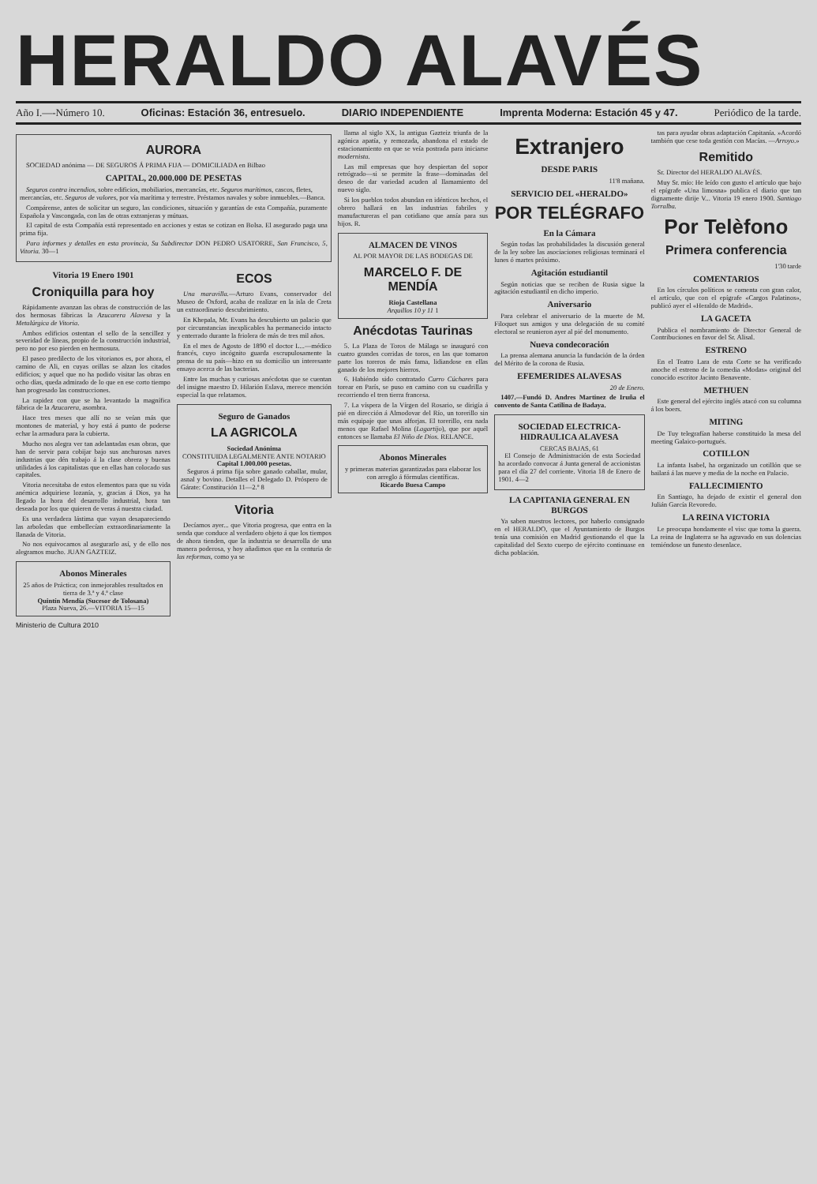HERALDO ALAVÉS
Año I.—-Número 10. Oficinas: Estación 36, entresuelo. DIARIO INDEPENDIENTE Imprenta Moderna: Estación 45 y 47. Periódico de la tarde.
AURORA
SOCIEDAD anónima — DE SEGUROS Á PRIMA FIJA — DOMICILIADA en Bilbao
CAPITAL, 20.000.000 DE PESETAS
Seguros contra incendios, sobre edificios, mobiliarios, mercancías, etc. Seguros marítimos, cascos, fletes, mercancías, etc. Seguros de valores, por vía marítima y terrestre. Préstamos navales y sobre inmuebles.—Banca.
Compárense, antes de solicitar un seguro, las condiciones, situación y garantías de esta Compañía, puramente Española y Vascongada, con las de otras extranjeras y mútuas.
El capital de esta Compañía está representado en acciones y estas se cotizan en Bolsa. El asegurado paga una prima fija.
Para informes y detalles en esta provincia, Su Subdirector DON PEDRO USATORRE, San Francisco, 5, Vitoria. 30—1
Vitoria 19 Enero 1901
Croniquilla para hoy
Rápidamente avanzan las obras de construcción de las dos hermosas fábricas la Azucarera Alavesa y la Metalúrgica de Vitoria.
Ambos edificios ostentan el sello de la sencillez y severidad de líneas, propio de la construcción industrial, pero no por eso pierden en hermosura.
El paseo predilecto de los vitorianos es, por ahora, el camino de Ali, en cuyas orillas se alzan los citados edificios; y aquel que no ha podido visitar las obras en ocho días, queda admirado de lo que en ese corto tiempo han progresado las construcciones.
La rapidez con que se ha levantado la magnífica fábrica de la Azucarera, asombra.
Hace tres meses que allí no se veían más que montones de material, y hoy está á punto de poderse echar la armadura para la cubierta.
Mucho nos alegra ver tan adelantadas esas obras, que han de servir para cobijar bajo sus anchurosas naves industrias que dén trabajo á la clase obrera y buenas utilidades á los capitalistas que en ellas han colocado sus capitales.
Vitoria necesitaba de estos elementos para que su vida anémica adquiriese lozanía, y, gracias á Dios, ya ha llegado la hora del desarrollo industrial, hora tan deseada por los que quieren de veras á nuestra ciudad.
Es una verdadera lástima que vayan desapareciendo las arboledas que embellecían extraordinariamente la llanada de Vitoria.
No nos equivocamos al asegurarlo así, y de ello nos alegramos mucho. JUAN GAZTEIZ.
Abonos Minerales
25 años de Práctica; con inmejorables resultados en tierra de 3.ª y 4.ª clase
Quintín Mendía (Sucesor de Tolosana)
Plaza Nueva, 26.—VITORIA 15—15
ECOS
Una maravilla.—Arturo Evans, conservador del Museo de Oxford, acaba de realizar en la isla de Creta un extraordinario descubrimiento.
En Khepala, Mr. Evans ha descubierto un palacio que por circunstancias inexplicables ha permanecido intacto y enterrado durante la friolera de más de tres mil años.
En el mes de Agosto de 1890 el doctor L...—médico francés, cuyo incógnito guarda escrupulosamente la prensa de su país—hizo en su domicilio un interesante ensayo acerca de las bacterias.
Entre las muchas y curiosas anécdotas que se cuentan del insigne maestro D. Hilarión Eslava, merece mención especial la que relatamos.
Seguro de Ganados
LA AGRICOLA
Sociedad Anónima
CONSTITUIDA LEGALMENTE ANTE NOTARIO
Capital 1.000.000 pesetas.
Seguros á prima fija sobre ganado caballar, mular, asnal y bovino. Detalles el Delegado D. Próspero de Gárate: Constitución 11—2.º 8
Vitoria
Decíamos ayer... que Vitoria progresa, que entra en la senda que conduce al verdadero objeto á que los tiempos de ahora tienden, que la industria se desarrolla de una manera poderosa, y hoy añadimos que en la centuria de las reformas, como ya se
llama al siglo XX, la antigua Gazteiz triunfa de la agónica apatía, y remozada, abandona el estado de estacionamiento en que se veía postrada para iniciarse modernista.
Las mil empresas que hoy despiertan del sopor retrógrado—si se permite la frase—dominadas del deseo de dar variedad acuden al llamamiento del nuevo siglo.
Si los pueblos todos abundan en idénticos hechos, el obrero hallará en las industrias fabriles y manufactureras el pan cotidiano que ansía para sus hijos. R.
ALMACEN DE VINOS
AL POR MAYOR DE LAS BODEGAS DE
MARCELO F. DE MENDÍA
Rioja Castellana
Arquillos 10 y 11 1
Anécdotas Taurinas
5. La Plaza de Toros de Málaga se inauguró con cuatro grandes corridas de toros, en las que tomaron parte los toreros de más fama, lidiandose en ellas ganado de los mejores hierros.
6. Habiéndo sido contratado Curro Cúchares para torear en París, se puso en camino con su cuadrilla y recorriendo el tren tierra francesa.
7. La víspera de la Vírgen del Rosario, se dirigía á pié en dirección á Almodovar del Río, un torerillo sin más equipaje que unas alforjas. El torerillo, era nada menos que Rafael Molina (Lagartijo), que por aquél entonces se llamaba El Niño de Dios. RELANCE.
Abonos Minerales
y primeras materias garantizadas para elaborar los con arreglo á fórmulas científicas.
Ricardo Buesa Campo
Extranjero
DESDE PARIS
11'8 mañana.
SERVICIO DEL «HERALDO»
POR TELÉGRAFO
En la Cámara
Según todas las probabilidades la discusión general de la ley sobre las asociaciones religiosas terminará el lunes ó martes próximo.
Agitación estudiantil
Según noticias que se reciben de Rusia sigue la agitación estudiantil en dicho imperio.
Aniversario
Para celebrar el aniversario de la muerte de M. Filoquet sus amigos y una delegación de su comité electoral se reunieron ayer al pié del monumento.
Nueva condecoración
La prensa alemana anuncia la fundación de la órden del Mérito de la corona de Rusia.
EFEMERIDES ALAVESAS
20 de Enero.
1407.—Fundó D. Andres Martinez de Iruña el convento de Santa Catilina de Badaya.
SOCIEDAD ELECTRICA-HIDRAULICA ALAVESA
CERCAS BAJAS, 61
El Consejo de Administración de esta Sociedad ha acordado convocar á Junta general de accionistas para el día 27 del corriente. Vitoria 18 de Enero de 1901. 4—2
LA CAPITANIA GENERAL EN BURGOS
Ya saben nuestros lectores, por haberlo consignado en el HERALDO, que el Ayuntamiento de Burgos tenía una comisión en Madrid gestionando el que la capitalidad del Sexto cuerpo de ejército continuase en dicha población.
tas para ayudar obras adaptación Capitanía. »Acordó también que cese toda gestión con Macías. —Arroyo.»
Remitido
Sr. Director del HERALDO ALAVÉS.
Muy Sr. mío: He leído con gusto el artículo que bajo el epígrafe «Una limosna» publica el diario que tan dignamente dirije V... Vitoria 19 enero 1900. Santiago Torralba.
Por Telèfono
Primera conferencia
1'30 tarde
COMENTARIOS
En los círculos políticos se comenta con gran calor, el artículo, que con el epígrafe «Cargos Palatinos», publicó ayer el «Heraldo de Madrid».
LA GACETA
Publica el nombramiento de Director General de Contribuciones en favor del Sr. Alisal.
ESTRENO
En el Teatro Lara de esta Corte se ha verificado anoche el estreno de la comedia «Modas» original del conocido escritor Jacinto Benavente.
METHUEN
Este general del ejército inglés atacó con su columna á los boers.
MITING
De Tuy telegrafían haberse constituido la mesa del meeting Galaico-portugués.
COTILLON
La infanta Isabel, ha organizado un cotillón que se bailará á las nueve y media de la noche en Palacio.
FALLECIMIENTO
En Santiago, ha dejado de existir el general don Julián García Revoredo.
LA REINA VICTORIA
Le preocupa hondamente el visc que toma la guerra. La reina de Inglaterra se ha agravado en sus dolencias temiéndose un funesto desenlace.
Ministerio de Cultura 2010